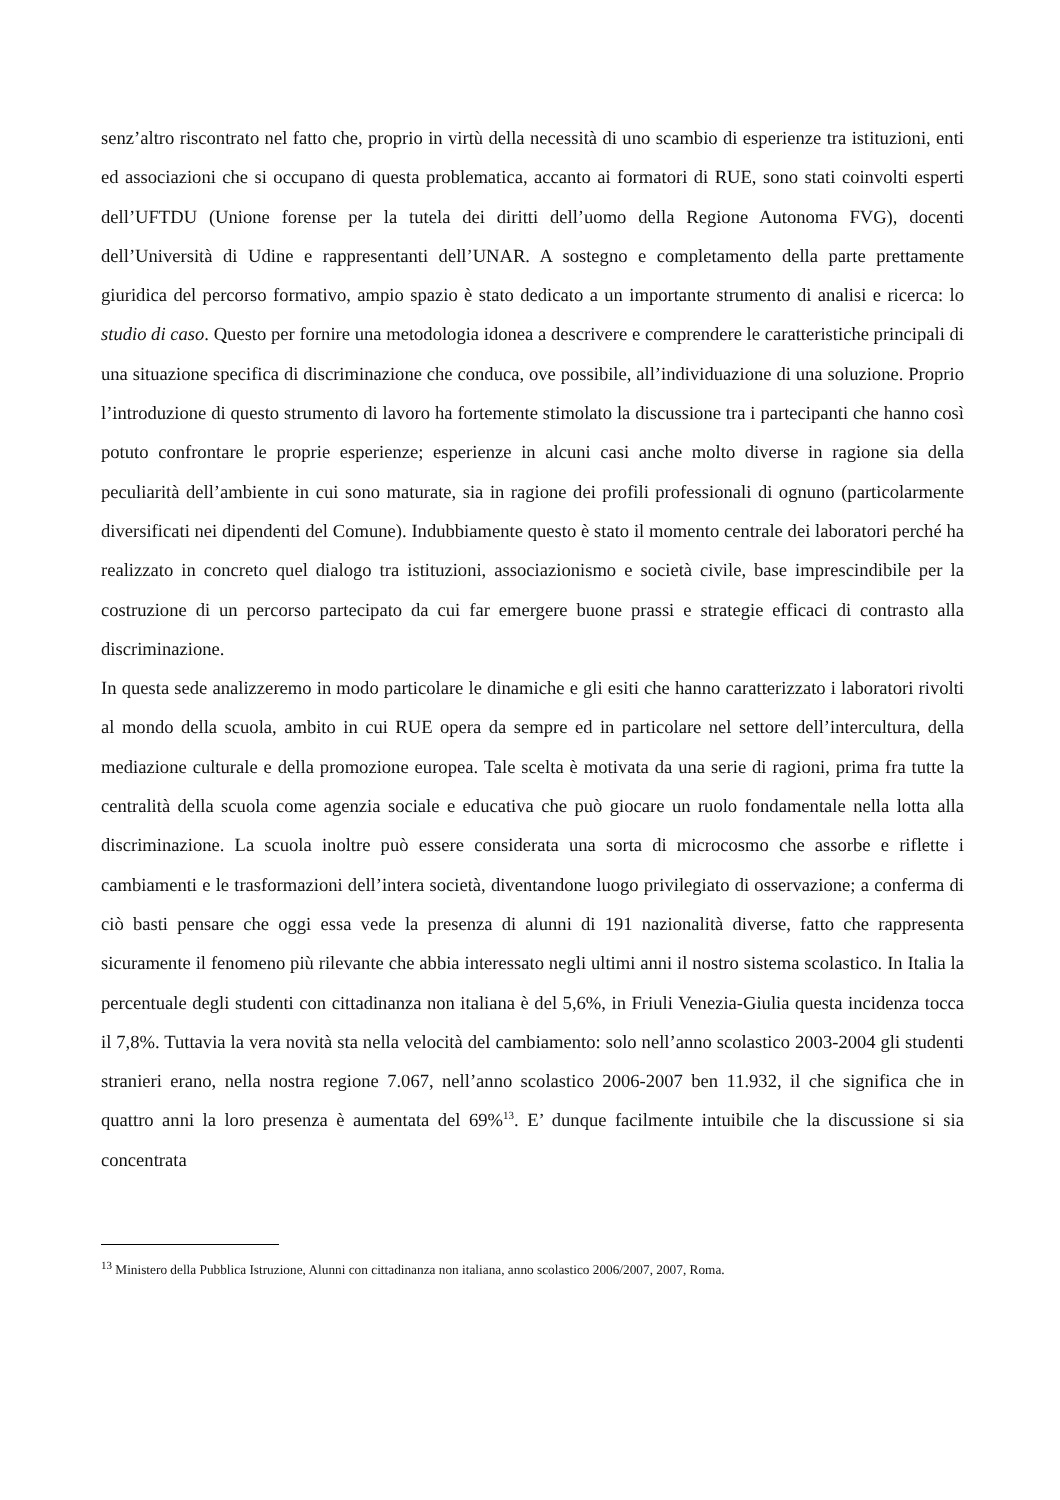senz’altro riscontrato nel fatto che, proprio in virtù della necessità di uno scambio di esperienze tra istituzioni, enti ed associazioni che si occupano di questa problematica, accanto ai formatori di RUE, sono stati coinvolti esperti dell’UFTDU (Unione forense per la tutela dei diritti dell’uomo della Regione Autonoma FVG), docenti dell’Università di Udine e rappresentanti dell’UNAR. A sostegno e completamento della parte prettamente giuridica del percorso formativo, ampio spazio è stato dedicato a un importante strumento di analisi e ricerca: lo studio di caso. Questo per fornire una metodologia idonea a descrivere e comprendere le caratteristiche principali di una situazione specifica di discriminazione che conduca, ove possibile, all’individuazione di una soluzione. Proprio l’introduzione di questo strumento di lavoro ha fortemente stimolato la discussione tra i partecipanti che hanno così potuto confrontare le proprie esperienze; esperienze in alcuni casi anche molto diverse in ragione sia della peculiarità dell’ambiente in cui sono maturate, sia in ragione dei profili professionali di ognuno (particolarmente diversificati nei dipendenti del Comune). Indubbiamente questo è stato il momento centrale dei laboratori perché ha realizzato in concreto quel dialogo tra istituzioni, associazionismo e società civile, base imprescindibile per la costruzione di un percorso partecipato da cui far emergere buone prassi e strategie efficaci di contrasto alla discriminazione.
In questa sede analizzeremo in modo particolare le dinamiche e gli esiti che hanno caratterizzato i laboratori rivolti al mondo della scuola, ambito in cui RUE opera da sempre ed in particolare nel settore dell’intercultura, della mediazione culturale e della promozione europea. Tale scelta è motivata da una serie di ragioni, prima fra tutte la centralità della scuola come agenzia sociale e educativa che può giocare un ruolo fondamentale nella lotta alla discriminazione. La scuola inoltre può essere considerata una sorta di microcosmo che assorbe e riflette i cambiamenti e le trasformazioni dell’intera società, diventandone luogo privilegiato di osservazione; a conferma di ciò basti pensare che oggi essa vede la presenza di alunni di 191 nazionalità diverse, fatto che rappresenta sicuramente il fenomeno più rilevante che abbia interessato negli ultimi anni il nostro sistema scolastico. In Italia la percentuale degli studenti con cittadinanza non italiana è del 5,6%, in Friuli Venezia-Giulia questa incidenza tocca il 7,8%. Tuttavia la vera novità sta nella velocità del cambiamento: solo nell’anno scolastico 2003-2004 gli studenti stranieri erano, nella nostra regione 7.067, nell’anno scolastico 2006-2007 ben 11.932, il che significa che in quattro anni la loro presenza è aumentata del 69%<sup>13</sup>. E’ dunque facilmente intuibile che la discussione si sia concentrata
<sup>13</sup> Ministero della Pubblica Istruzione, Alunni con cittadinanza non italiana, anno scolastico 2006/2007, 2007, Roma.